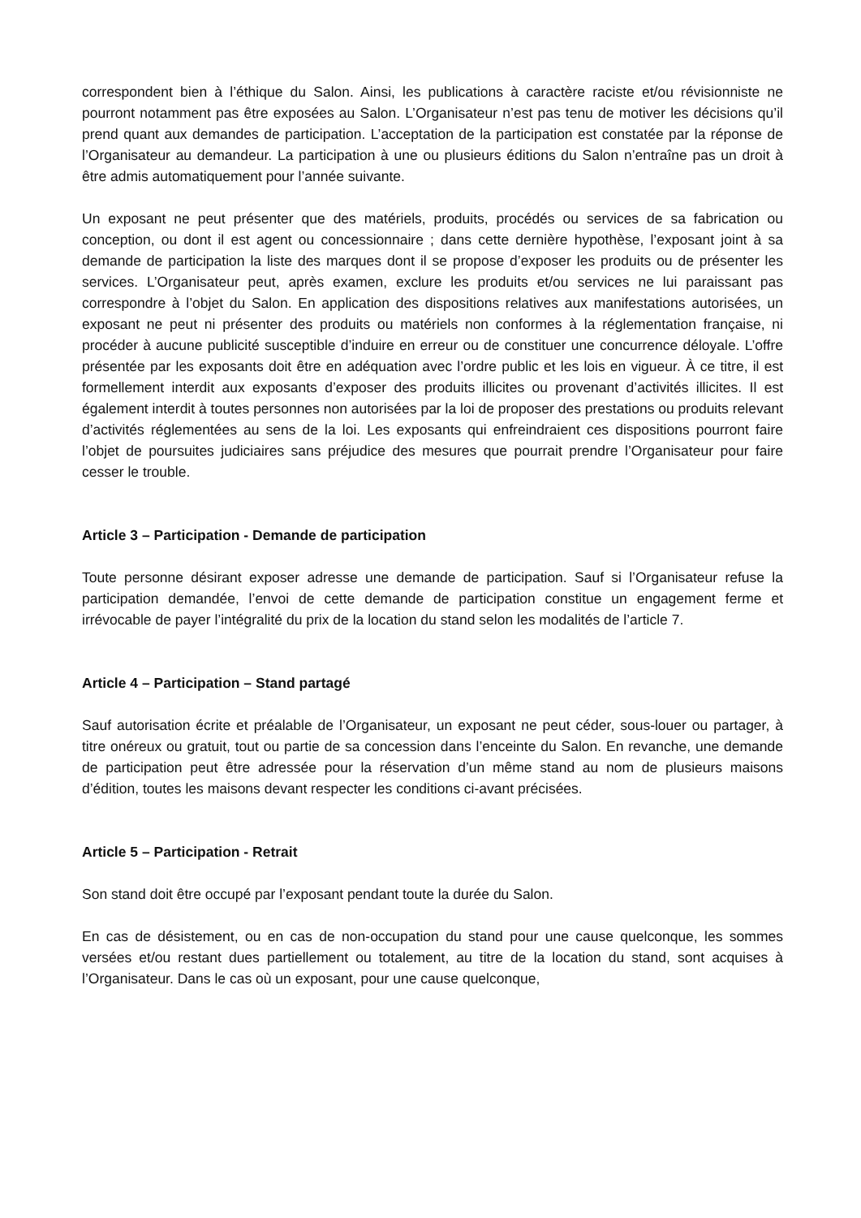correspondent bien à l’éthique du Salon. Ainsi, les publications à caractère raciste et/ou révisionniste ne pourront notamment pas être exposées au Salon. L’Organisateur n’est pas tenu de motiver les décisions qu’il prend quant aux demandes de participation. L’acceptation de la participation est constatée par la réponse de l’Organisateur au demandeur. La participation à une ou plusieurs éditions du Salon n’entraîne pas un droit à être admis automatiquement pour l’année suivante.
Un exposant ne peut présenter que des matériels, produits, procédés ou services de sa fabrication ou conception, ou dont il est agent ou concessionnaire ; dans cette dernière hypothèse, l’exposant joint à sa demande de participation la liste des marques dont il se propose d’exposer les produits ou de présenter les services. L’Organisateur peut, après examen, exclure les produits et/ou services ne lui paraissant pas correspondre à l’objet du Salon. En application des dispositions relatives aux manifestations autorisées, un exposant ne peut ni présenter des produits ou matériels non conformes à la réglementation française, ni procéder à aucune publicité susceptible d’induire en erreur ou de constituer une concurrence déloyale. L’offre présentée par les exposants doit être en adéquation avec l’ordre public et les lois en vigueur. À ce titre, il est formellement interdit aux exposants d’exposer des produits illicites ou provenant d’activités illicites. Il est également interdit à toutes personnes non autorisées par la loi de proposer des prestations ou produits relevant d’activités réglementées au sens de la loi. Les exposants qui enfreindraient ces dispositions pourront faire l’objet de poursuites judiciaires sans préjudice des mesures que pourrait prendre l’Organisateur pour faire cesser le trouble.
Article 3 – Participation - Demande de participation
Toute personne désirant exposer adresse une demande de participation. Sauf si l’Organisateur refuse la participation demandée, l’envoi de cette demande de participation constitue un engagement ferme et irrévocable de payer l’intégralité du prix de la location du stand selon les modalités de l’article 7.
Article 4 – Participation – Stand partagé
Sauf autorisation écrite et préalable de l’Organisateur, un exposant ne peut céder, sous-louer ou partager, à titre onéreux ou gratuit, tout ou partie de sa concession dans l’enceinte du Salon. En revanche, une demande de participation peut être adressée pour la réservation d’un même stand au nom de plusieurs maisons d’édition, toutes les maisons devant respecter les conditions ci-avant précisées.
Article 5 – Participation - Retrait
Son stand doit être occupé par l’exposant pendant toute la durée du Salon.
En cas de désistement, ou en cas de non-occupation du stand pour une cause quelconque, les sommes versées et/ou restant dues partiellement ou totalement, au titre de la location du stand, sont acquises à l’Organisateur. Dans le cas où un exposant, pour une cause quelconque,